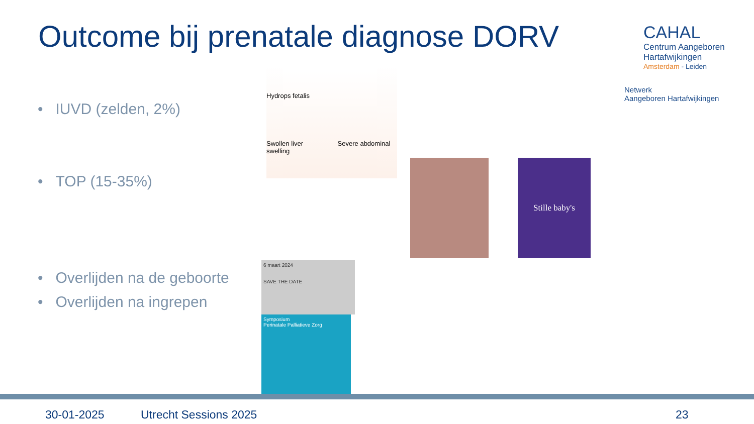Outcome bij prenatale diagnose DORV
CAHAL
Centrum Aangeboren
Hartafwijkingen
Amsterdam - Leiden
Netwerk
Aangeboren Hartafwijkingen
• IUVD (zelden, 2%)
• TOP (15-35%)
• Overlijden na de geboorte
• Overlijden na ingrepen
Hydrops fetalis
Swollen liver Severe abdominal swelling
Stille baby's
6 maart 2024
SAVE THE DATE
Symposium
Perinatale Palliatieve Zorg
30-01-2025 Utrecht Sessions 2025 23